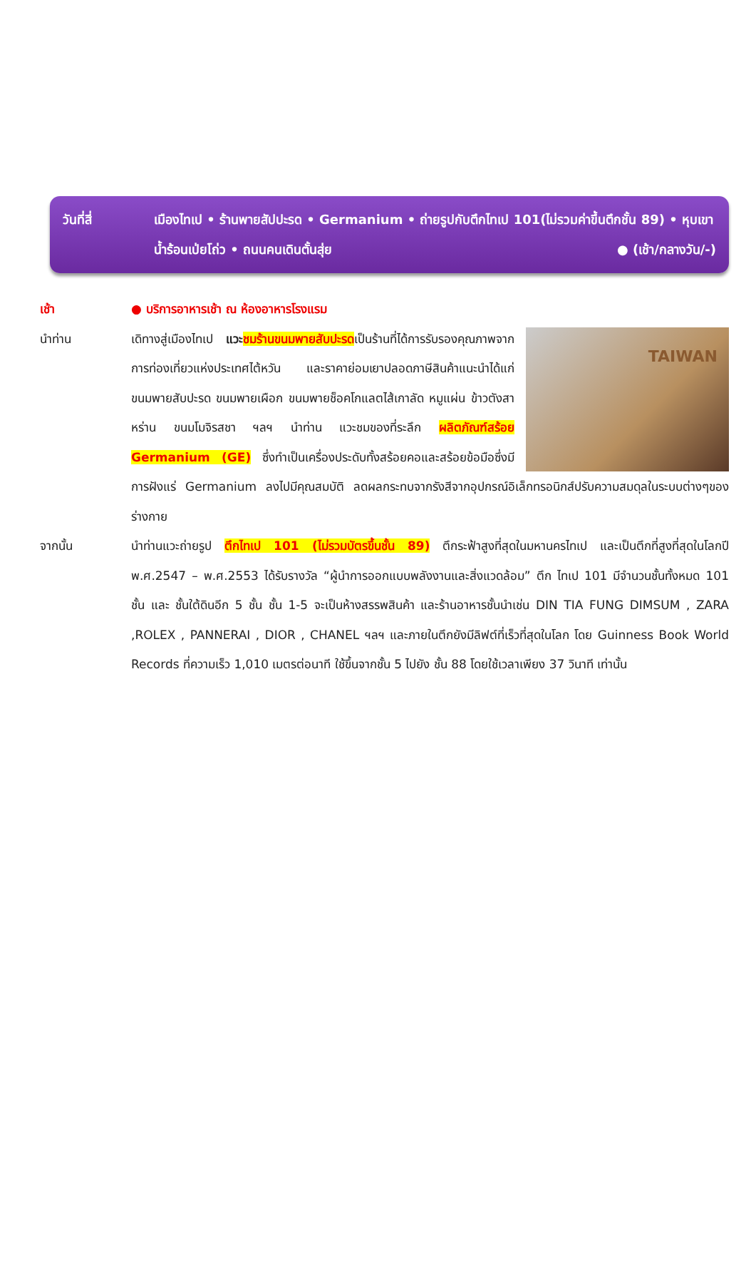วันที่สี่ เมืองไทเป • ร้านพายสัปปะรด • Germanium • ถ่ายรูปกับตึกไทเป 101(ไม่รวมค่าขึ้นตึกชั้น 89) • หุบเขาน้ำร้อนเป่ยโถ่ว • ถนนคนเดินตั้นสุ่ย ● (เช้า/กลางวัน/-)
เช้า ● บริการอาหารเช้า ณ ห้องอาหารโรงแรม
นำท่าน
TAIWAN
เดิทางสู่เมืองไทเป แวะ ชมร้านขนมพายสับปะรดเป็นร้านที่ได้การรับรองคุณภาพจากการท่องเที่ยวแห่งประเทศไต้หวัน และราคาย่อมเยาปลอดภาษีสินค้าแนะนำได้แก่ ขนมพายสับปะรด ขนมพายเผือก ขนมพายช็อคโกแลตไส้เกาลัด หมูแผ่น ข้าวตังสาหร่าน ขนมโมจิรสชา ฯลฯ นำท่าน แวะชมของที่ระลึก ผลิตภัณฑ์สร้อย Germanium (GE) ซึ่งทำเป็นเครื่องประดับทั้งสร้อยคอและสร้อยข้อมือซึ่งมีการฝังแร่ Germanium ลงไปมีคุณสมบัติ ลดผลกระทบจากรังสีจากอุปกรณ์อิเล็กทรอนิกส์ปรับความสมดุลในระบบต่างๆของร่างกาย
จากนั้น นำท่านแวะถ่ายรูป ตึกไทเป 101 (ไม่รวมบัตรขึ้นชั้น 89) ตึกระฟ้าสูงที่สุดในมหานครไทเป และเป็นตึกที่สูงที่สุดในโลกปี พ.ศ.2547 – พ.ศ.2553 ได้รับรางวัล “ผู้นำการออกแบบพลังงานและสิ่งแวดล้อม” ตึก ไทเป 101 มีจำนวนชั้นทั้งหมด 101 ชั้น และ ชั้นใต้ดินอีก 5 ชั้น ชั้น 1-5 จะเป็นห้างสรรพสินค้า และร้านอาหารชั้นนำเช่น DIN TIA FUNG DIMSUM , ZARA ,ROLEX , PANNERAI , DIOR , CHANEL ฯลฯ และภายในตึกยังมีลิฟต์ที่เร็วที่สุดในโลก โดย Guinness Book World Records ที่ความเร็ว 1,010 เมตรต่อนาที ใช้ขึ้นจากชั้น 5 ไปยัง ชั้น 88 โดยใช้เวลาเพียง 37 วินาที เท่านั้น